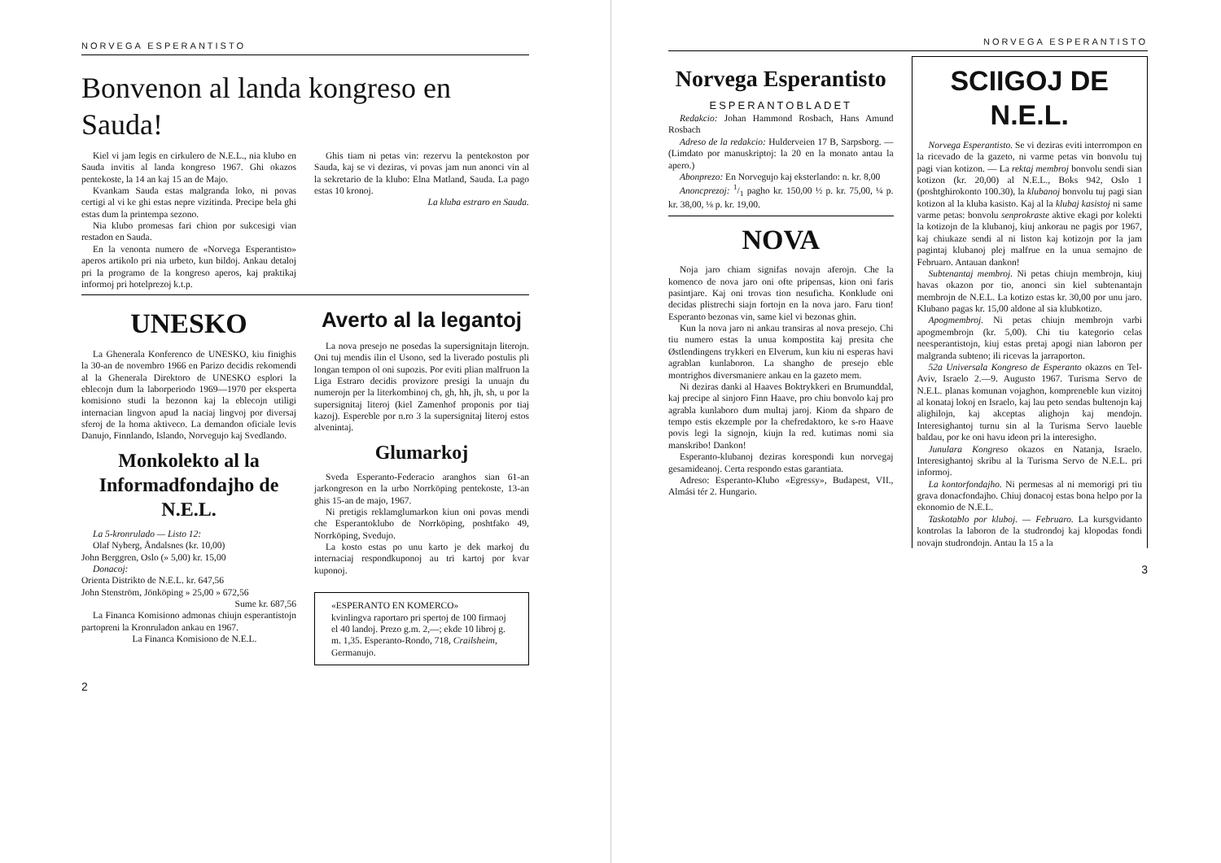NORVEGA ESPERANTISTO
Bonvenon al landa kongreso en Sauda!
Kiel vi jam legis en cirkulero de N.E.L., nia klubo en Sauda invitis al landa kongreso 1967. Ghi okazos pentekoste, la 14 an kaj 15 an de Majo.
Kvankam Sauda estas malgranda loko, ni povas certigi al vi ke ghi estas nepre vizitinda. Precipe bela ghi estas dum la printempa sezono.
Nia klubo promesas fari chion por sukcesigi vian restadon en Sauda.
En la venonta numero de «Norvega Esperantisto» aperos artikolo pri nia urbeto, kun bildoj. Ankau detaloj pri la programo de la kongreso aperos, kaj praktikaj informoj pri hotelprezoj k.t.p.
Ghis tiam ni petas vin: rezervu la pentekoston por Sauda, kaj se vi deziras, vi povas jam nun anonci vin al la sekretario de la klubo: Elna Matland, Sauda. La pago estas 10 kronoj.
La kluba estraro en Sauda.
UNESKO
La Ghenerala Konferenco de UNESKO, kiu finighis la 30-an de novembro 1966 en Parizo decidis rekomendi al la Ghenerala Direktoro de UNESKO esplori la eblecojn dum la laborperiodo 1969—1970 per eksperta komisiono studi la bezonon kaj la eblecojn utiligi internacian lingvon apud la naciaj lingvoj por diversaj sferoj de la homa aktiveco. La demandon oficiale levis Danujo, Finnlando, Islando, Norvegujo kaj Svedlando.
Monkolekto al la Informadfondajho de N.E.L.
La 5-kronrulado — Listo 12:
Olaf Nyberg, Åndalsnes (kr. 10,00)
John Berggren, Oslo (» 5,00) kr. 15,00
Donacoj:
Orienta Distrikto de N.E.L. kr. 647,56
John Stenström, Jönköping » 25,00 » 672,56
Sume kr. 687,56
La Financa Komisiono admonas chiujn esperantistojn partopreni la Kronruladon ankau en 1967.
La Financa Komisiono de N.E.L.
Averto al la legantoj
La nova presejo ne posedas la supersignitajn literojn. Oni tuj mendis ilin el Usono, sed la liverado postulis pli longan tempon ol oni supozis. Por eviti plian malfruon la Liga Estraro decidis provizore presigi la unuajn du numerojn per la literkombinoj ch, gh, hh, jh, sh, u por la supersignitaj literoj (kiel Zamenhof proponis por tiaj kazoj). Espereble por n.ro 3 la supersignitaj literoj estos alvenintaj.
Glumarkoj
Sveda Esperanto-Federacio aranghos sian 61-an jarkongreson en la urbo Norrköping pentekoste, 13-an ghis 15-an de majo, 1967.
Ni pretigis reklamglumarkon kiun oni povas mendi che Esperantoklubo de Norrköping, poshtfako 49, Norrköping, Svedujo.
La kosto estas po unu karto je dek markoj du internaciaj respondkuponoj au tri kartoj por kvar kuponoj.
«ESPERANTO EN KOMERCO»
kvinlingva raportaro pri spertoj de 100 firmaoj el 40 landoj. Prezo g.m. 2,—; ekde 10 libroj g. m. 1,35. Esperanto-Rondo, 718, Crailsheim, Germanujo.
2
NORVEGA ESPERANTISTO
Norvega Esperantisto
ESPERANTOBLADET
Redakcio: Johan Hammond Rosbach, Hans Amund Rosbach
Adreso de la redakcio: Hulderveien 17 B, Sarpsborg. — (Limdato por manuskriptoj: la 20 en la monato antau la apero.)
Abonprezo: En Norvegujo kaj eksterlando: n. kr. 8,00
Anoncprezoj: 1/1 pagho kr. 150,00 ½ p. kr. 75,00, ¼ p. kr. 38,00, ⅛ p. kr. 19,00.
NOVA
Noja jaro chiam signifas novajn aferojn. Che la komenco de nova jaro oni ofte pripensas, kion oni faris pasintjare. Kaj oni trovas tion nesuficha. Konklude oni decidas plistrechi siajn fortojn en la nova jaro. Faru tion! Esperanto bezonas vin, same kiel vi bezonas ghin.
Kun la nova jaro ni ankau transiras al nova presejo. Chi tiu numero estas la unua kompostita kaj presita che Østlendingens trykkeri en Elverum, kun kiu ni esperas havi agrablan kunlaboron. La shangho de presejo eble montrighos diversmaniere ankau en la gazeto mem.
Ni deziras danki al Haaves Boktrykkeri en Brumunddal, kaj precipe al sinjoro Finn Haave, pro chiu bonvolo kaj pro agrabla kunlaboro dum multaj jaroj. Kiom da shparo de tempo estis ekzemple por la chefredaktoro, ke s-ro Haave povis legi la signojn, kiujn la red. kutimas nomi sia manskribo! Dankon!
Esperanto-klubanoj deziras korespondi kun norvegaj gesamideanoj. Certa respondo estas garantiata.
Adreso: Esperanto-Klubo «Egressy», Budapest, VII., Almási tér 2. Hungario.
SCIIGOJ DE N.E.L.
Norvega Esperantisto. Se vi deziras eviti interrompon en la ricevado de la gazeto, ni varme petas vin bonvolu tuj pagi vian kotizon. — La rektaj membroj bonvolu sendi sian kotizon (kr. 20,00) al N.E.L., Boks 942, Oslo 1 (poshtghirokonto 100.30), la klubanoj bonvolu tuj pagi sian kotizon al la kluba kasisto. Kaj al la klubaj kasistoj ni same varme petas: bonvolu senprokraste aktive ekagi por kolekti la kotizojn de la klubanoj, kiuj ankorau ne pagis por 1967, kaj chiukaze sendi al ni liston kaj kotizojn por la jam pagintaj klubanoj plej malfrue en la unua semajno de Februaro. Antauan dankon!
Subtenantaj membroj. Ni petas chiujn membrojn, kiuj havas okazon por tio, anonci sin kiel subtenantajn membrojn de N.E.L. La kotizo estas kr. 30,00 por unu jaro. Klubano pagas kr. 15,00 aldone al sia klubkotizo.
Apogmembroj. Ni petas chiujn membrojn varbi apogmembrojn (kr. 5,00). Chi tiu kategorio celas neesperantistojn, kiuj estas pretaj apogi nian laboron per malgranda subteno; ili ricevas la jarraporton.
52a Universala Kongreso de Esperanto okazos en Tel-Aviv, Israelo 2.—9. Augusto 1967. Turisma Servo de N.E.L. planas komunan vojaghon, kompreneble kun vizitoj al konataj lokoj en Israelo, kaj lau peto sendas bultenojn kaj alighilojn, kaj akceptas alighojn kaj mendojn. Interesighantoj turnu sin al la Turisma Servo laueble baldau, por ke oni havu ideon pri la interesigho.
Junulara Kongreso okazos en Natanja, Israelo. Interesighantoj skribu al la Turisma Servo de N.E.L. pri informoj.
La kontorfondajho. Ni permesas al ni memorigi pri tiu grava donacfondajho. Chiuj donacoj estas bona helpo por la ekonomio de N.E.L.
Taskotablo por kluboj. — Februaro. La kursgvidanto kontrolas la laboron de la studrondoj kaj klopodas fondi novajn studrondojn. Antau la 15 a la
3